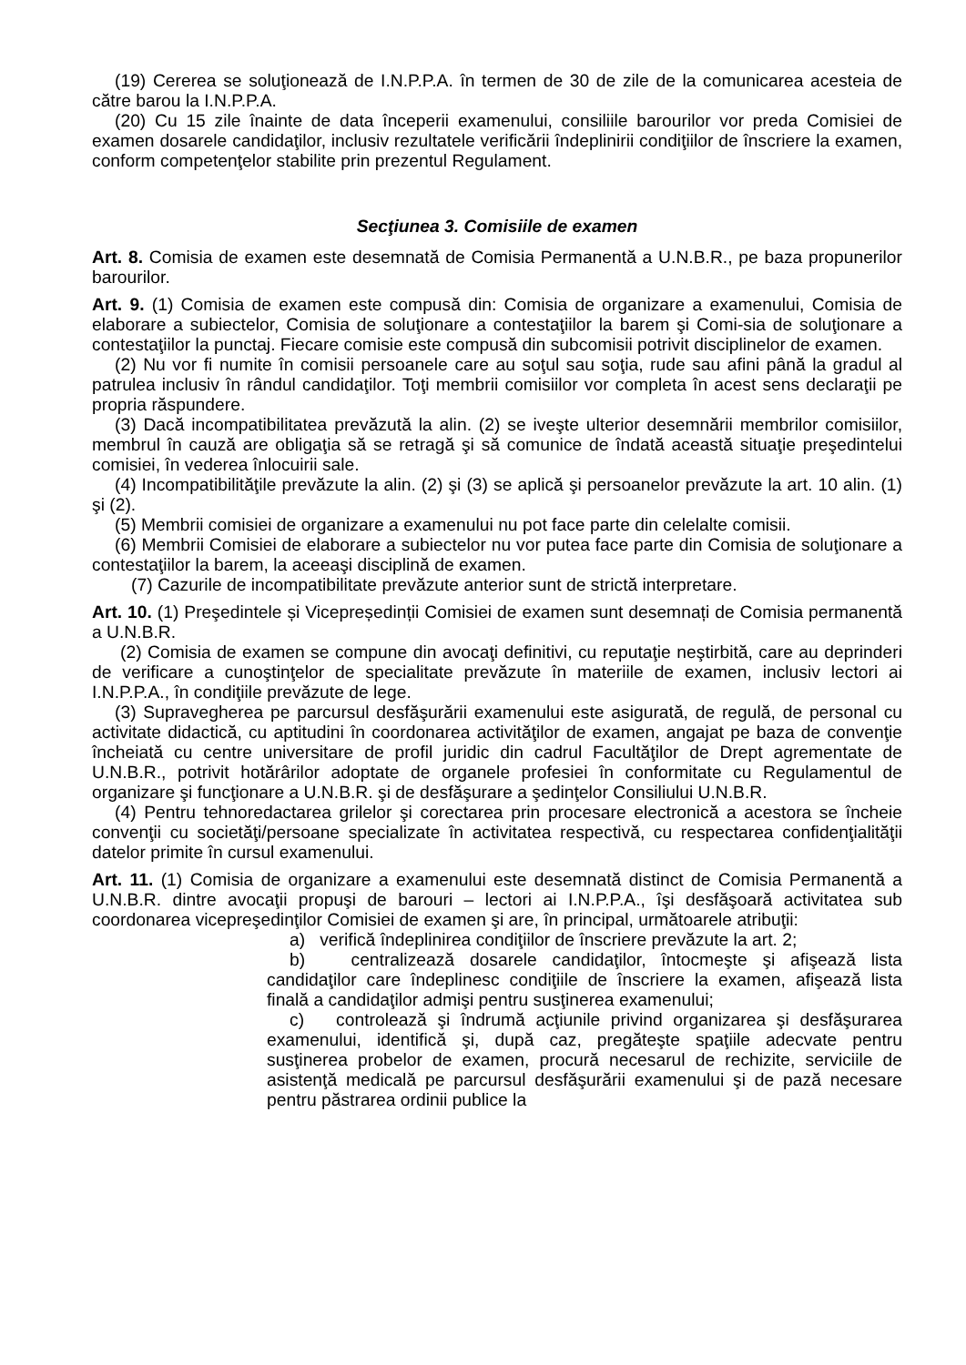(19) Cererea se soluţionează de I.N.P.P.A. în termen de 30 de zile de la comunicarea acesteia de către barou la I.N.P.P.A.
(20) Cu 15 zile înainte de data începerii examenului, consiliile barourilor vor preda Comisiei de examen dosarele candidaţilor, inclusiv rezultatele verificării îndeplinirii condiţiilor de înscriere la examen, conform competenţelor stabilite prin prezentul Regulament.
Secţiunea 3. Comisiile de examen
Art. 8. Comisia de examen este desemnată de Comisia Permanentă a U.N.B.R., pe baza propunerilor barourilor.
Art. 9. (1) Comisia de examen este compusă din: Comisia de organizare a examenului, Comisia de elaborare a subiectelor, Comisia de soluţionare a contestaţiilor la barem şi Comi-sia de soluţionare a contestaţiilor la punctaj. Fiecare comisie este compusă din subcomisii potrivit disciplinelor de examen.
(2) Nu vor fi numite în comisii persoanele care au soţul sau soţia, rude sau afini până la gradul al patrulea inclusiv în rândul candidaţilor. Toţi membrii comisiilor vor completa în acest sens declaraţii pe propria răspundere.
(3) Dacă incompatibilitatea prevăzută la alin. (2) se iveşte ulterior desemnării membrilor comisiilor, membrul în cauză are obligaţia să se retragă şi să comunice de îndată această situaţie preşedintelui comisiei, în vederea înlocuirii sale.
(4) Incompatibilităţile prevăzute la alin. (2) şi (3) se aplică şi persoanelor prevăzute la art. 10 alin. (1) şi (2).
(5) Membrii comisiei de organizare a examenului nu pot face parte din celelalte comisii.
(6) Membrii Comisiei de elaborare a subiectelor nu vor putea face parte din Comisia de soluţionare a contestaţiilor la barem, la aceeaşi disciplină de examen.
(7) Cazurile de incompatibilitate prevăzute anterior sunt de strictă interpretare.
Art. 10. (1) Preşedintele și Vicepreședinții Comisiei de examen sunt desemnați de Comisia permanentă a U.N.B.R.
(2) Comisia de examen se compune din avocaţi definitivi, cu reputaţie neştirbită, care au deprinderi de verificare a cunoştinţelor de specialitate prevăzute în materiile de examen, inclusiv lectori ai I.N.P.P.A., în condiţiile prevăzute de lege.
(3) Supravegherea pe parcursul desfăşurării examenului este asigurată, de regulă, de personal cu activitate didactică, cu aptitudini în coordonarea activităţilor de examen, angajat pe baza de convenţie încheiată cu centre universitare de profil juridic din cadrul Facultăţilor de Drept agrementate de U.N.B.R., potrivit hotărârilor adoptate de organele profesiei în conformitate cu Regulamentul de organizare şi funcţionare a U.N.B.R. şi de desfăşurare a şedinţelor Consiliului U.N.B.R.
(4) Pentru tehnoredactarea grilelor şi corectarea prin procesare electronică a acestora se încheie convenţii cu societăţi/persoane specializate în activitatea respectivă, cu respectarea confidenţialităţii datelor primite în cursul examenului.
Art. 11. (1) Comisia de organizare a examenului este desemnată distinct de Comisia Permanentă a U.N.B.R. dintre avocaţii propuşi de barouri – lectori ai I.N.P.P.A., îşi desfăşoară activitatea sub coordonarea vicepreşedinţilor Comisiei de examen şi are, în principal, următoarele atribuţii:
a) verifică îndeplinirea condiţiilor de înscriere prevăzute la art. 2;
b) centralizează dosarele candidaţilor, întocmeşte şi afişează lista candidaţilor care îndeplinesc condiţiile de înscriere la examen, afişează lista finală a candidaţilor admişi pentru susţinerea examenului;
c) controlează şi îndrumă acţiunile privind organizarea şi desfăşurarea examenului, identifică şi, după caz, pregăteşte spaţiile adecvate pentru susţinerea probelor de examen, procură necesarul de rechizite, serviciile de asistenţă medicală pe parcursul desfăşurării examenului şi de pază necesare pentru păstrarea ordinii publice la